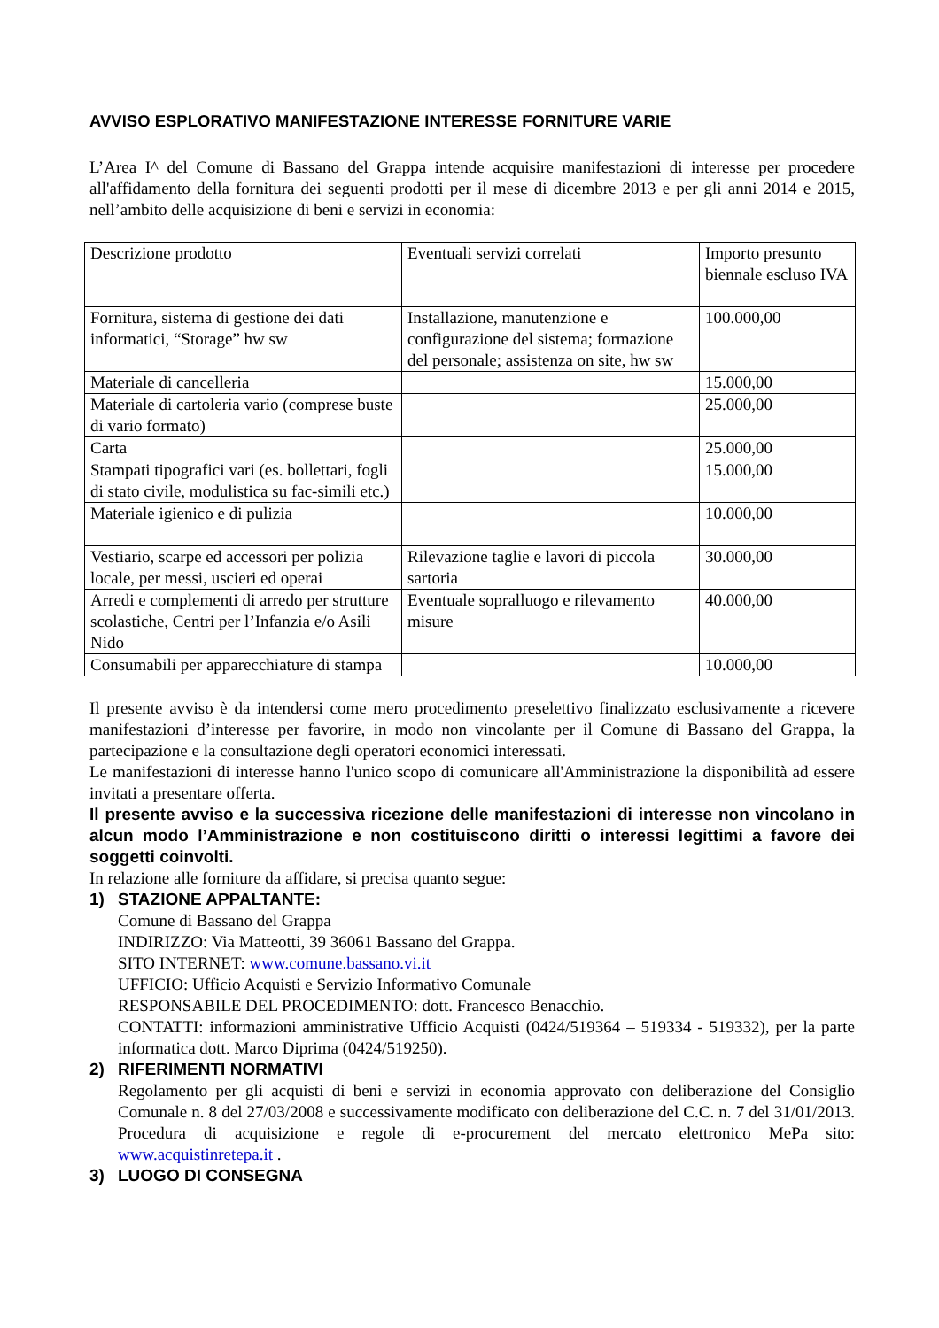AVVISO ESPLORATIVO MANIFESTAZIONE INTERESSE FORNITURE VARIE
L’Area I^ del Comune di Bassano del Grappa intende acquisire manifestazioni di interesse per procedere all'affidamento della fornitura dei seguenti prodotti per il mese di dicembre 2013 e per gli anni 2014 e 2015, nell’ambito delle acquisizione di beni e servizi in economia:
| Descrizione prodotto | Eventuali servizi correlati | Importo presunto biennale escluso IVA |
| Fornitura, sistema di gestione dei dati informatici, “Storage” hw sw | Installazione, manutenzione e configurazione del sistema; formazione del personale; assistenza on site, hw sw | 100.000,00 |
| Materiale di cancelleria | | 15.000,00 |
| Materiale di cartoleria vario (comprese buste di vario formato) | | 25.000,00 |
| Carta | | 25.000,00 |
| Stampati tipografici vari (es. bollettari, fogli di stato civile, modulistica su fac-simili etc.) | | 15.000,00 |
| Materiale igienico e di pulizia | | 10.000,00 |
| Vestiario, scarpe ed accessori per polizia locale, per messi, uscieri ed operai | Rilevazione taglie e lavori di piccola sartoria | 30.000,00 |
| Arredi e complementi di arredo per strutture scolastiche, Centri per l’Infanzia e/o Asili Nido | Eventuale sopralluogo e rilevamento misure | 40.000,00 |
| Consumabili per apparecchiature di stampa | | 10.000,00 |
Il presente avviso è da intendersi come mero procedimento preselettivo finalizzato esclusivamente a ricevere manifestazioni d’interesse per favorire, in modo non vincolante per il Comune di Bassano del Grappa, la partecipazione e la consultazione degli operatori economici interessati.
Le manifestazioni di interesse hanno l'unico scopo di comunicare all'Amministrazione la disponibilità ad essere invitati a presentare offerta.
Il presente avviso e la successiva ricezione delle manifestazioni di interesse non vincolano in alcun modo l’Amministrazione e non costituiscono diritti o interessi legittimi a favore dei soggetti coinvolti.
In relazione alle forniture da affidare, si precisa quanto segue:
1) STAZIONE APPALTANTE:
Comune di Bassano del Grappa
INDIRIZZO: Via Matteotti, 39 36061 Bassano del Grappa.
SITO INTERNET: www.comune.bassano.vi.it
UFFICIO: Ufficio Acquisti e Servizio Informativo Comunale
RESPONSABILE DEL PROCEDIMENTO: dott. Francesco Benacchio.
CONTATTI: informazioni amministrative Ufficio Acquisti (0424/519364 – 519334 - 519332), per la parte informatica dott. Marco Diprima (0424/519250).
2) RIFERIMENTI NORMATIVI
Regolamento per gli acquisti di beni e servizi in economia approvato con deliberazione del Consiglio Comunale n. 8 del 27/03/2008 e successivamente modificato con deliberazione del C.C. n. 7 del 31/01/2013. Procedura di acquisizione e regole di e-procurement del mercato elettronico MePa sito: www.acquistinretepa.it .
3) LUOGO DI CONSEGNA